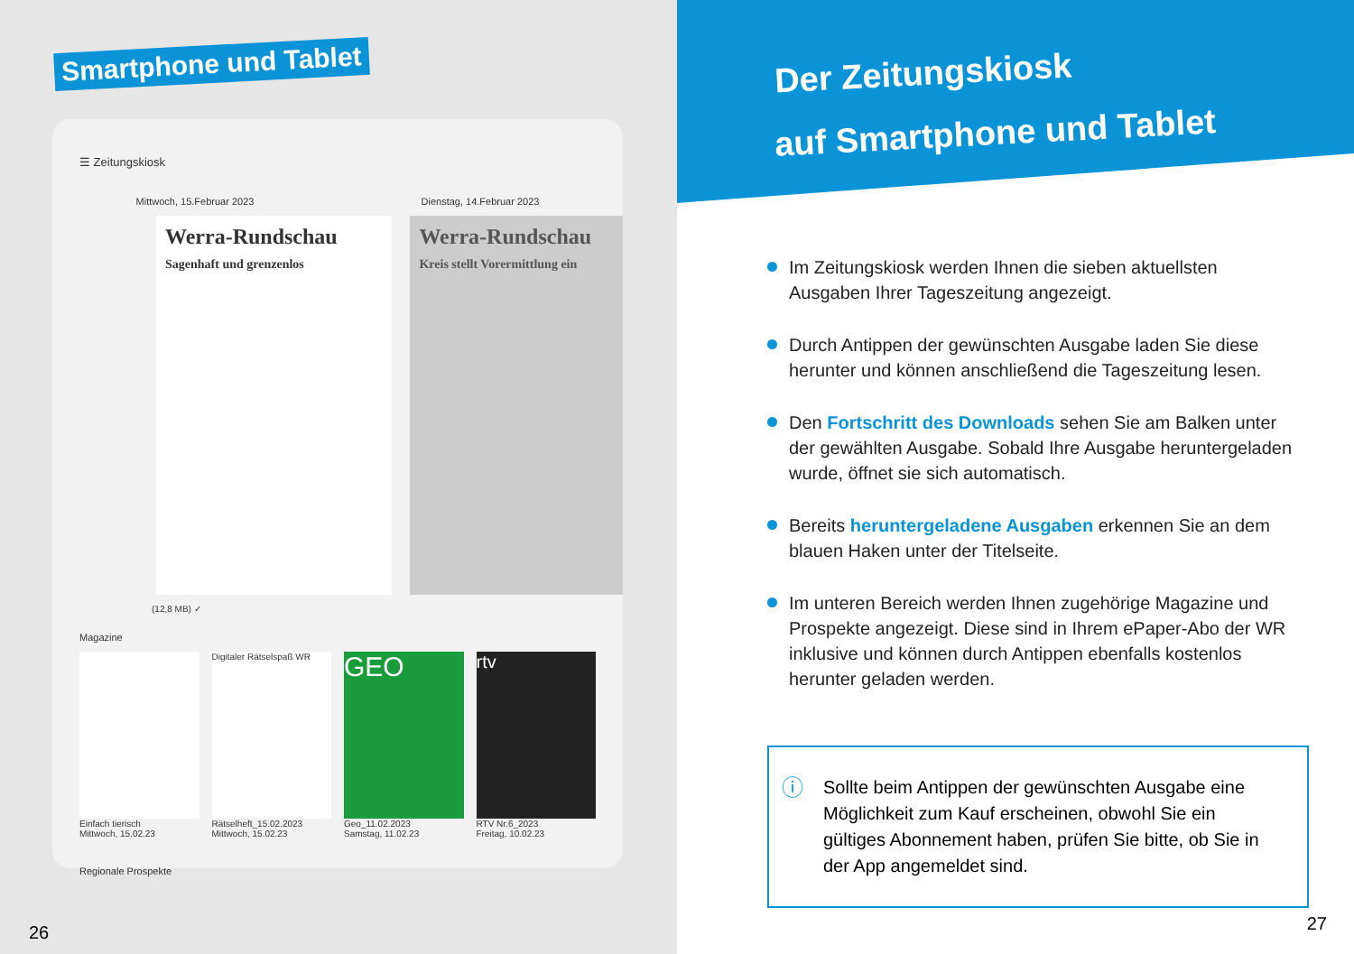Smartphone und Tablet
☰ Zeitungskiosk
Mittwoch, 15.Februar 2023 Dienstag, 14.Februar 2023
Werra-Rundschau
Sagenhaft und grenzenlos
Werra-Rundschau
Kreis stellt Vorermittlung ein
(12,8 MB) ✓
Magazine
Einfach tierisch
Mittwoch, 15.02.23
Digitaler Rätselspaß WR
Rätselheft_15.02.2023
Mittwoch, 15.02.23
GEO
Geo_11.02.2023
Samstag, 11.02.23
rtv
RTV Nr.6_2023
Freitag, 10.02.23
Regionale Prospekte
26
Der Zeitungskiosk
auf Smartphone und Tablet
Im Zeitungskiosk werden Ihnen die sieben aktuellsten Ausgaben Ihrer Tageszeitung angezeigt.
Durch Antippen der gewünschten Ausgabe laden Sie diese herunter und können anschließend die Tageszeitung lesen.
Den Fortschritt des Downloads sehen Sie am Balken unter der gewählten Ausgabe. Sobald Ihre Ausgabe heruntergeladen wurde, öffnet sie sich automatisch.
Bereits heruntergeladene Ausgaben erkennen Sie an dem blauen Haken unter der Titelseite.
Im unteren Bereich werden Ihnen zugehörige Magazine und Prospekte angezeigt. Diese sind in Ihrem ePaper-Abo der WR inklusive und können durch Antippen ebenfalls kostenlos herunter geladen werden.
ⓘ Sollte beim Antippen der gewünschten Ausgabe eine Möglichkeit zum Kauf erscheinen, obwohl Sie ein gültiges Abonnement haben, prüfen Sie bitte, ob Sie in der App angemeldet sind.
27